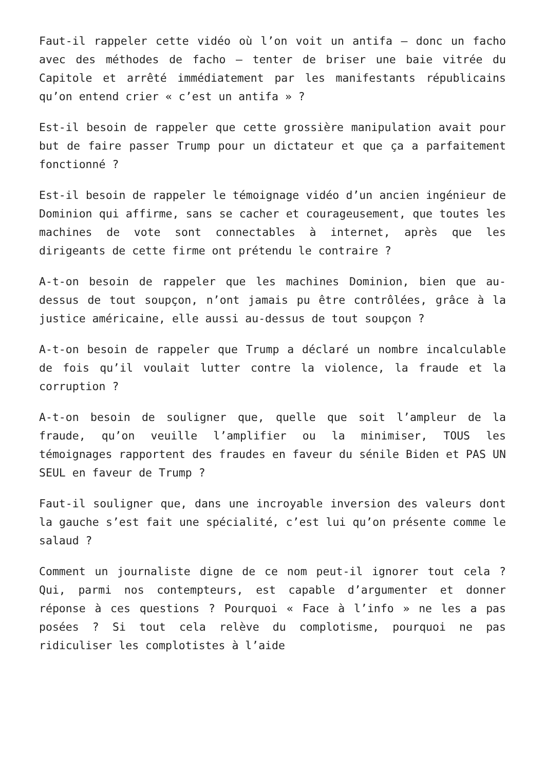Faut-il rappeler cette vidéo où l’on voit un antifa – donc un facho avec des méthodes de facho – tenter de briser une baie vitrée du Capitole et arrêté immédiatement par les manifestants républicains qu’on entend crier « c’est un antifa » ?
Est-il besoin de rappeler que cette grossière manipulation avait pour but de faire passer Trump pour un dictateur et que ça a parfaitement fonctionné ?
Est-il besoin de rappeler le témoignage vidéo d’un ancien ingénieur de Dominion qui affirme, sans se cacher et courageusement, que toutes les machines de vote sont connectables à internet, après que les dirigeants de cette firme ont prétendu le contraire ?
A-t-on besoin de rappeler que les machines Dominion, bien que au-dessus de tout soupçon, n’ont jamais pu être contrôlées, grâce à la justice américaine, elle aussi au-dessus de tout soupçon ?
A-t-on besoin de rappeler que Trump a déclaré un nombre incalculable de fois qu’il voulait lutter contre la violence, la fraude et la corruption ?
A-t-on besoin de souligner que, quelle que soit l’ampleur de la fraude, qu’on veuille l’amplifier ou la minimiser, TOUS les témoignages rapportent des fraudes en faveur du sénile Biden et PAS UN SEUL en faveur de Trump ?
Faut-il souligner que, dans une incroyable inversion des valeurs dont la gauche s’est fait une spécialité, c’est lui qu’on présente comme le salaud ?
Comment un journaliste digne de ce nom peut-il ignorer tout cela ? Qui, parmi nos contempteurs, est capable d’argumenter et donner réponse à ces questions ? Pourquoi « Face à l’info » ne les a pas posées ? Si tout cela relève du complotisme, pourquoi ne pas ridiculiser les complotistes à l’aide